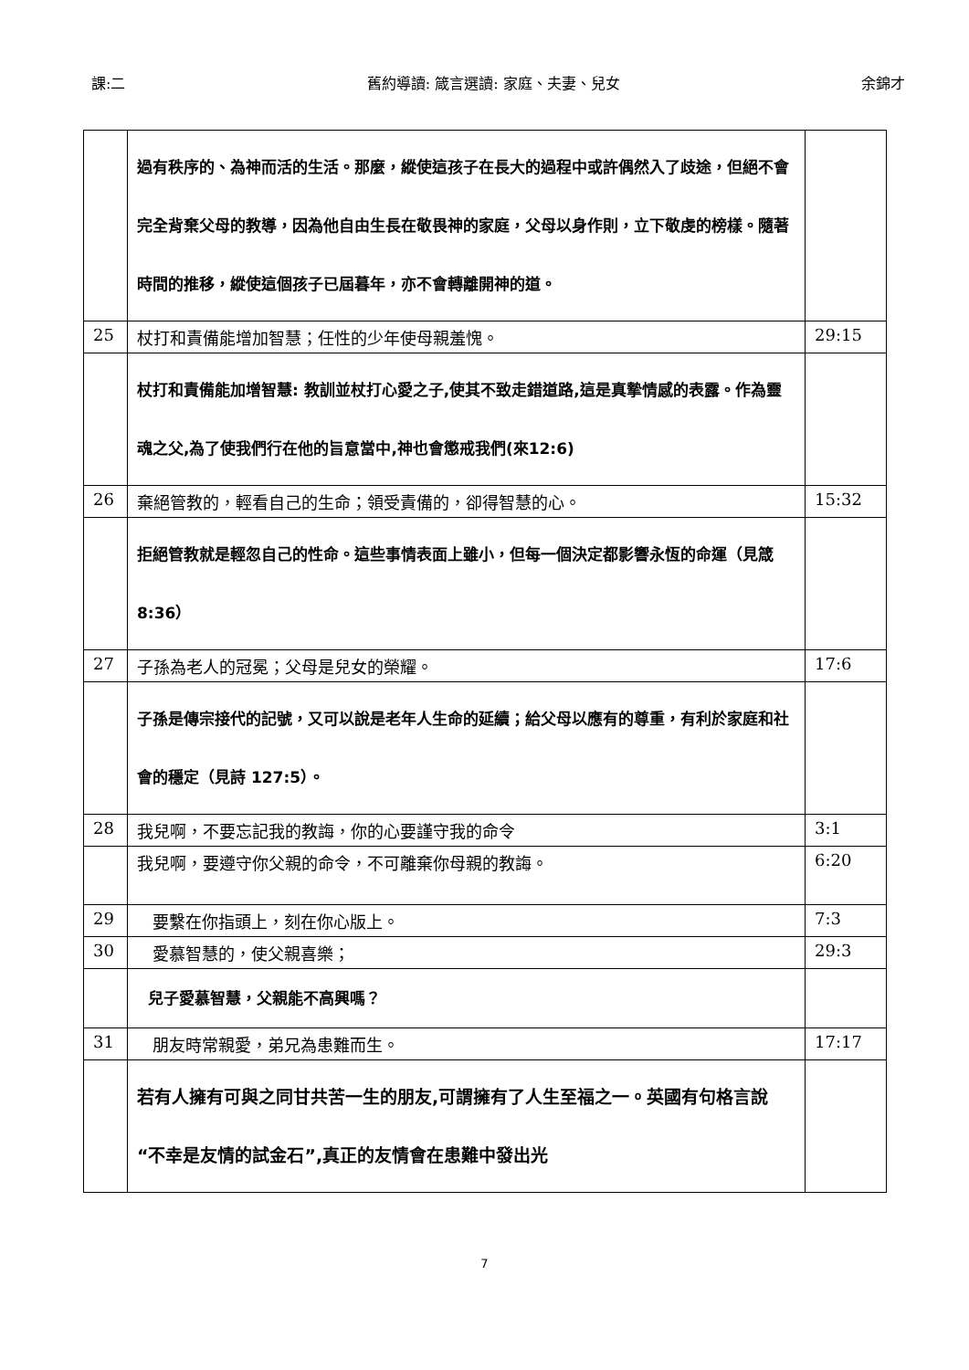課:二 舊約導讀: 箴言選讀: 家庭、夫妻、兒女 余錦才
| | 過有秩序的、為神而活的生活。那麼，縱使這孩子在長大的過程中或許偶然入了歧途，但絕不會完全背棄父母的教導，因為他自由生長在敬畏神的家庭，父母以身作則，立下敬虔的榜樣。隨著時間的推移，縱使這個孩子已屆暮年，亦不會轉離開神的道。 | |
| 25 | 杖打和責備能增加智慧；任性的少年使母親羞愧。 | 29:15 |
| | 杖打和責備能加增智慧: 教訓並杖打心愛之子,使其不致走錯道路,這是真摯情感的表露。作為靈魂之父,為了使我們行在他的旨意當中,神也會懲戒我們(來12:6) | |
| 26 | 棄絕管教的，輕看自己的生命；領受責備的，卻得智慧的心。 | 15:32 |
| | 拒絕管教就是輕忽自己的性命。這些事情表面上雖小，但每一個決定都影響永恆的命運（見箴 8:36） | |
| 27 | 子孫為老人的冠冕；父母是兒女的榮耀。 | 17:6 |
| | 子孫是傳宗接代的記號，又可以說是老年人生命的延續；給父母以應有的尊重，有利於家庭和社會的穩定（見詩 127:5）。 | |
| 28 | 我兒啊，不要忘記我的教誨，你的心要謹守我的命令 | 3:1 |
| | 我兒啊，要遵守你父親的命令，不可離棄你母親的教誨。 | 6:20 |
| 29 | 要繫在你指頭上，刻在你心版上。 | 7:3 |
| 30 | 愛慕智慧的，使父親喜樂； | 29:3 |
| | 兒子愛慕智慧，父親能不高興嗎？ | |
| 31 | 朋友時常親愛，弟兄為患難而生。 | 17:17 |
| | 若有人擁有可與之同甘共苦一生的朋友,可謂擁有了人生至福之一。英國有句格言說“不幸是友情的試金石”,真正的友情會在患難中發出光 | |
7